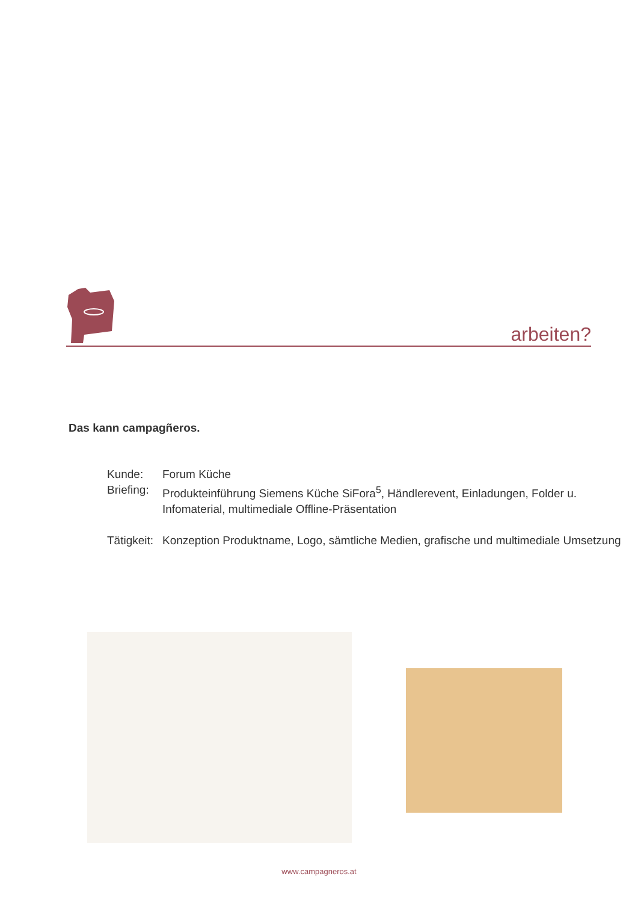arbeiten?
Das kann campagñeros.
Kunde: Forum Küche
Briefing: Produkteinführung Siemens Küche SiFora<sup>5</sup>, Händlerevent, Einladungen, Folder u. Infomaterial, multimediale Offline-Präsentation
Tätigkeit: Konzeption Produktname, Logo, sämtliche Medien, grafische und multimediale Umsetzung
www.campagneros.at